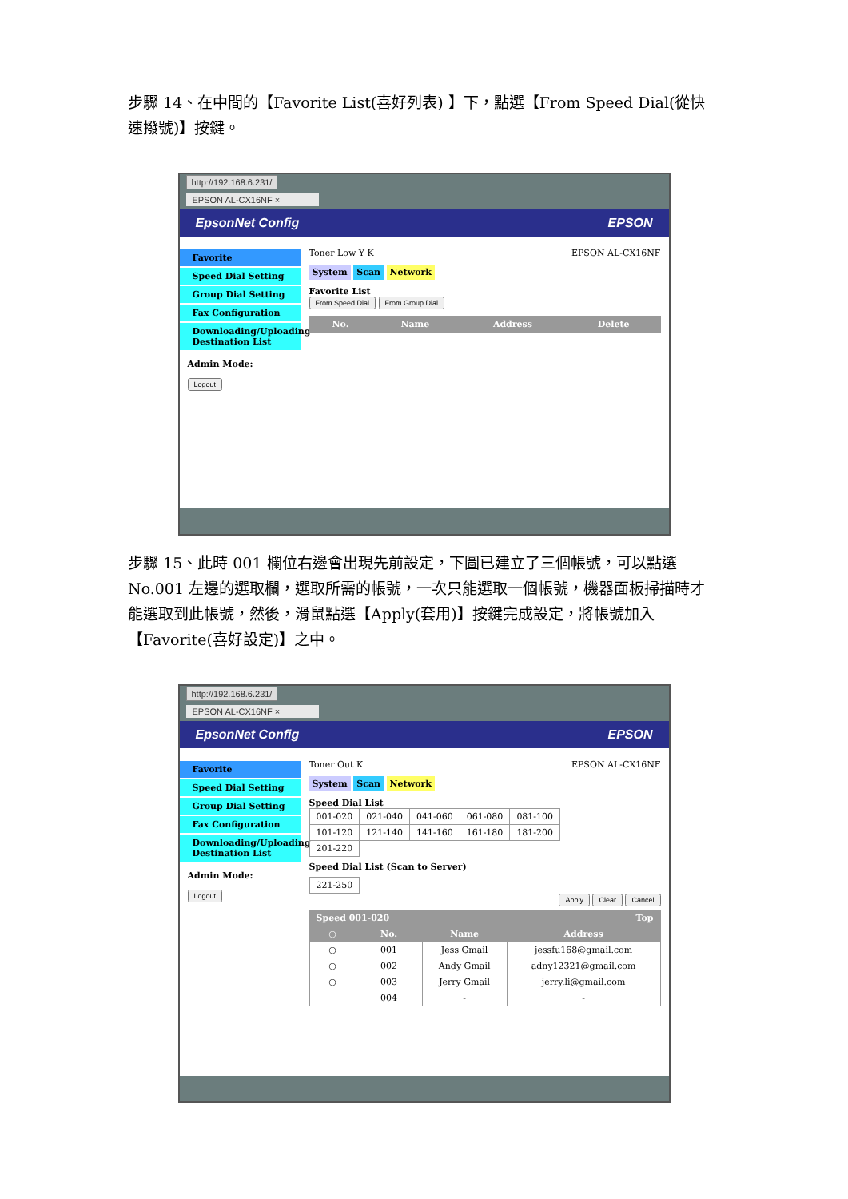步驟 14、在中間的【Favorite List(喜好列表) 】下，點選【From Speed Dial(從快速撥號)】按鍵。
http://192.168.6.231/
EPSON AL-CX16NF ×
EpsonNet Config EPSON
Favorite
Speed Dial Setting
Group Dial Setting
Fax Configuration
Downloading/Uploading Destination List
Admin Mode:
Logout
Toner Low Y K EPSON AL-CX16NF
System Scan Network
Favorite List
From Speed Dial From Group Dial
| No. | Name | Address | Delete |
| --- | --- | --- | --- |
步驟 15、此時 001 欄位右邊會出現先前設定，下圖已建立了三個帳號，可以點選 No.001 左邊的選取欄，選取所需的帳號，一次只能選取一個帳號，機器面板掃描時才能選取到此帳號，然後，滑鼠點選【Apply(套用)】按鍵完成設定，將帳號加入【Favorite(喜好設定)】之中。
http://192.168.6.231/
EPSON AL-CX16NF ×
EpsonNet Config EPSON
Favorite
Speed Dial Setting
Group Dial Setting
Fax Configuration
Downloading/Uploading Destination List
Admin Mode:
Logout
Toner Out K EPSON AL-CX16NF
System Scan Network
Speed Dial List
| 001-020 | 021-040 | 041-060 | 061-080 | 081-100 |
| 101-120 | 121-140 | 141-160 | 161-180 | 181-200 |
| 201-220 | | | | |
Speed Dial List (Scan to Server)
| 221-250 |
Apply Clear Cancel
| Speed 001-020 | | Top | |
| --- | --- | --- | --- |
| ○ | No. | Name | Address |
| ○ | 001 | Jess Gmail | jessfu168@gmail.com |
| ○ | 002 | Andy Gmail | adny12321@gmail.com |
| ○ | 003 | Jerry Gmail | jerry.li@gmail.com |
| | 004 | - | - |